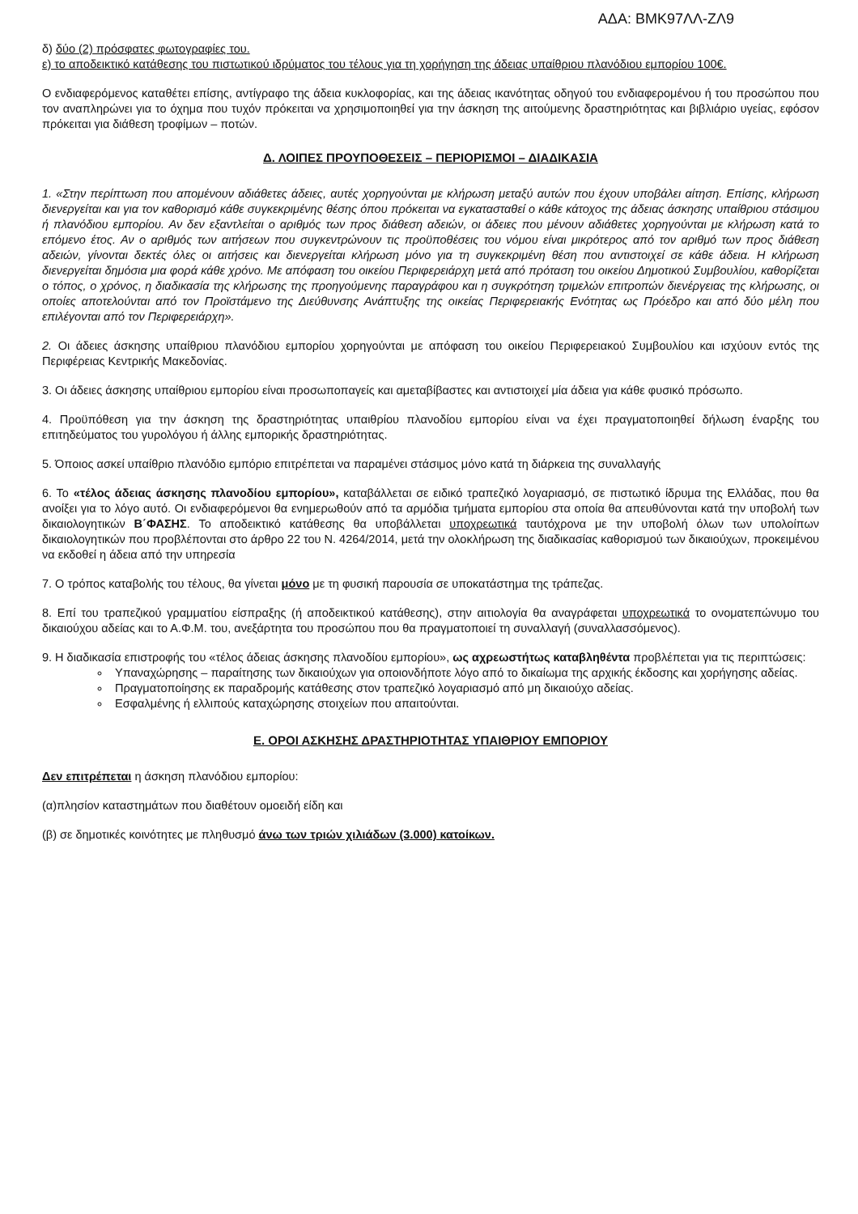ΑΔΑ: ΒΜΚ97ΛΛ-ΖΛ9
δ) δύο (2) πρόσφατες φωτογραφίες του.
ε) το αποδεικτικό κατάθεσης του πιστωτικού ιδρύματος του τέλους για τη χορήγηση της άδειας υπαίθριου πλανόδιου εμπορίου 100€.
Ο ενδιαφερόμενος καταθέτει επίσης, αντίγραφο της άδεια κυκλοφορίας, και της άδειας ικανότητας οδηγού του ενδιαφερομένου ή του προσώπου που τον αναπληρώνει για το όχημα που τυχόν πρόκειται να χρησιμοποιηθεί για την άσκηση της αιτούμενης δραστηριότητας και βιβλιάριο υγείας, εφόσον πρόκειται για διάθεση τροφίμων – ποτών.
Δ. ΛΟΙΠΕΣ ΠΡΟΥΠΟΘΕΣΕΙΣ – ΠΕΡΙΟΡΙΣΜΟΙ – ΔΙΑΔΙΚΑΣΙΑ
1. «Στην περίπτωση που απομένουν αδιάθετες άδειες, αυτές χορηγούνται με κλήρωση μεταξύ αυτών που έχουν υποβάλει αίτηση. Επίσης, κλήρωση διενεργείται και για τον καθορισμό κάθε συγκεκριμένης θέσης όπου πρόκειται να εγκατασταθεί ο κάθε κάτοχος της άδειας άσκησης υπαίθριου στάσιμου ή πλανόδιου εμπορίου. Αν δεν εξαντλείται ο αριθμός των προς διάθεση αδειών, οι άδειες που μένουν αδιάθετες χορηγούνται με κλήρωση κατά το επόμενο έτος. Αν ο αριθμός των αιτήσεων που συγκεντρώνουν τις προϋποθέσεις του νόμου είναι μικρότερος από τον αριθμό των προς διάθεση αδειών, γίνονται δεκτές όλες οι αιτήσεις και διενεργείται κλήρωση μόνο για τη συγκεκριμένη θέση που αντιστοιχεί σε κάθε άδεια. Η κλήρωση διενεργείται δημόσια μια φορά κάθε χρόνο. Με απόφαση του οικείου Περιφερειάρχη μετά από πρόταση του οικείου Δημοτικού Συμβουλίου, καθορίζεται ο τόπος, ο χρόνος, η διαδικασία της κλήρωσης της προηγούμενης παραγράφου και η συγκρότηση τριμελών επιτροπών διενέργειας της κλήρωσης, οι οποίες αποτελούνται από τον Προϊστάμενο της Διεύθυνσης Ανάπτυξης της οικείας Περιφερειακής Ενότητας ως Πρόεδρο και από δύο μέλη που επιλέγονται από τον Περιφερειάρχη».
2. Οι άδειες άσκησης υπαίθριου πλανόδιου εμπορίου χορηγούνται με απόφαση του οικείου Περιφερειακού Συμβουλίου και ισχύουν εντός της Περιφέρειας Κεντρικής Μακεδονίας.
3. Οι άδειες άσκησης υπαίθριου εμπορίου είναι προσωποπαγείς και αμεταβίβαστες και αντιστοιχεί μία άδεια για κάθε φυσικό πρόσωπο.
4. Προϋπόθεση για την άσκηση της δραστηριότητας υπαιθρίου πλανοδίου εμπορίου είναι να έχει πραγματοποιηθεί δήλωση έναρξης του επιτηδεύματος του γυρολόγου ή άλλης εμπορικής δραστηριότητας.
5. Όποιος ασκεί υπαίθριο πλανόδιο εμπόριο επιτρέπεται να παραμένει στάσιμος μόνο κατά τη διάρκεια της συναλλαγής
6. Το «τέλος άδειας άσκησης πλανοδίου εμπορίου», καταβάλλεται σε ειδικό τραπεζικό λογαριασμό, σε πιστωτικό ίδρυμα της Ελλάδας, που θα ανοίξει για το λόγο αυτό. Οι ενδιαφερόμενοι θα ενημερωθούν από τα αρμόδια τμήματα εμπορίου στα οποία θα απευθύνονται κατά την υποβολή των δικαιολογητικών Β΄ΦΑΣΗΣ. Το αποδεικτικό κατάθεσης θα υποβάλλεται υποχρεωτικά ταυτόχρονα με την υποβολή όλων των υπολοίπων δικαιολογητικών που προβλέπονται στο άρθρο 22 του Ν. 4264/2014, μετά την ολοκλήρωση της διαδικασίας καθορισμού των δικαιούχων, προκειμένου να εκδοθεί η άδεια από την υπηρεσία
7. Ο τρόπος καταβολής του τέλους, θα γίνεται μόνο με τη φυσική παρουσία σε υποκατάστημα της τράπεζας.
8. Επί του τραπεζικού γραμματίου είσπραξης (ή αποδεικτικού κατάθεσης), στην αιτιολογία θα αναγράφεται υποχρεωτικά το ονοματεπώνυμο του δικαιούχου αδείας και το Α.Φ.Μ. του, ανεξάρτητα του προσώπου που θα πραγματοποιεί τη συναλλαγή (συναλλασσόμενος).
9. Η διαδικασία επιστροφής του «τέλος άδειας άσκησης πλανοδίου εμπορίου», ως αχρεωστήτως καταβληθέντα προβλέπεται για τις περιπτώσεις:
Υπαναχώρησης – παραίτησης των δικαιούχων για οποιονδήποτε λόγο από το δικαίωμα της αρχικής έκδοσης και χορήγησης αδείας.
Πραγματοποίησης εκ παραδρομής κατάθεσης στον τραπεζικό λογαριασμό από μη δικαιούχο αδείας.
Εσφαλμένης ή ελλιπούς καταχώρησης στοιχείων που απαιτούνται.
Ε. ΟΡΟΙ ΑΣΚΗΣΗΣ ΔΡΑΣΤΗΡΙΟΤΗΤΑΣ ΥΠΑΙΘΡΙΟΥ ΕΜΠΟΡΙΟΥ
Δεν επιτρέπεται η άσκηση πλανόδιου εμπορίου:
(α)πλησίον καταστημάτων που διαθέτουν ομοειδή είδη και
(β) σε δημοτικές κοινότητες με πληθυσμό άνω των τριών χιλιάδων (3.000) κατοίκων.